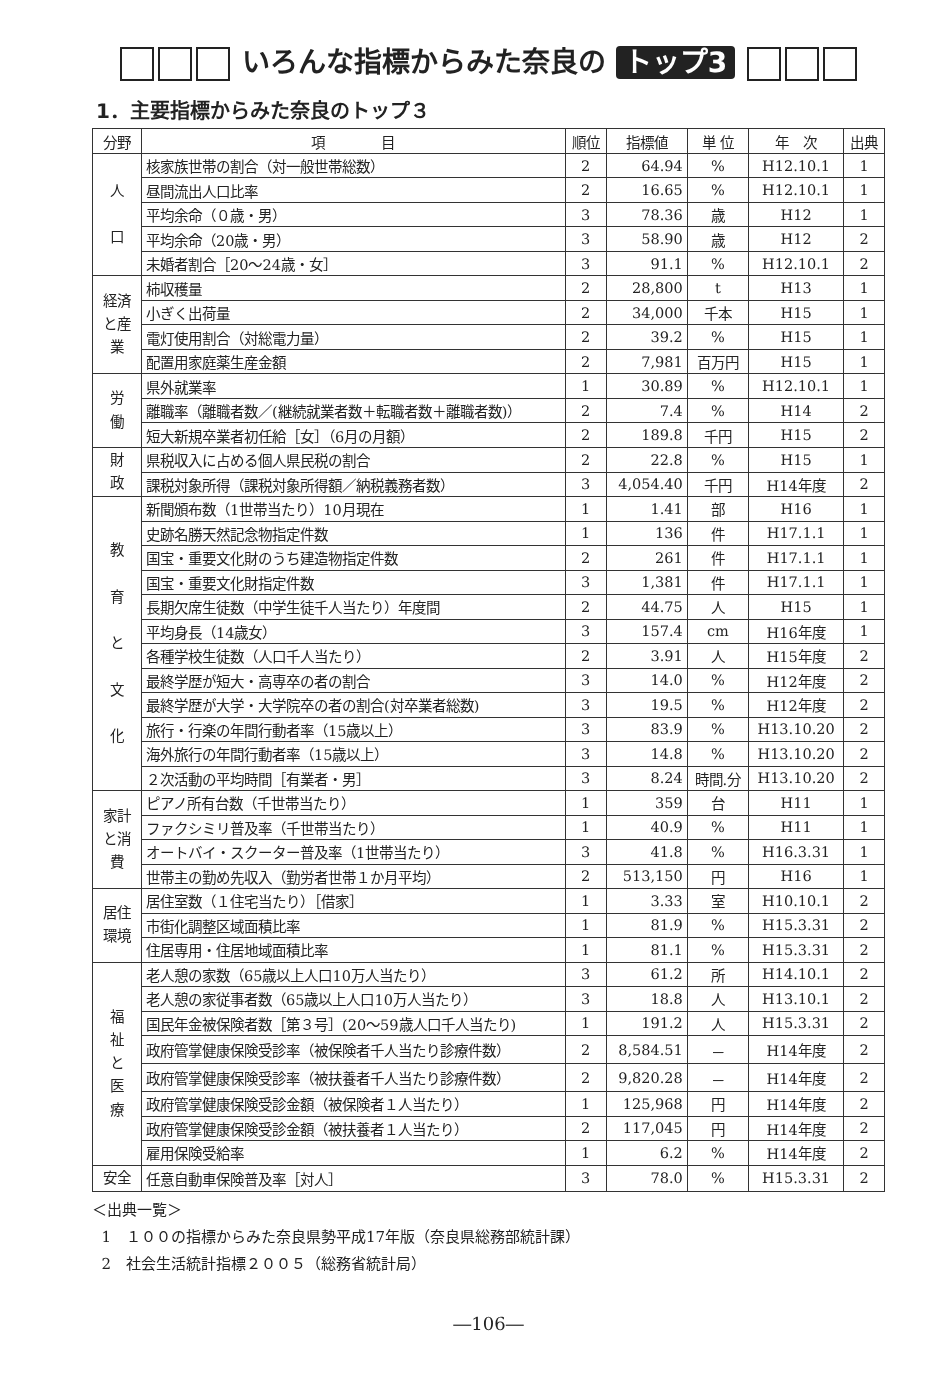いろんな指標からみた奈良の トップ3
1．主要指標からみた奈良のトップ３
| 分野 | 項 目 | 順位 | 指標値 | 単 位 | 年 次 | 出典 |
| --- | --- | --- | --- | --- | --- | --- |
| 人 口 | 核家族世帯の割合（対一般世帯総数） | 2 | 64.94 | % | H12.10.1 | 1 |
| | 昼間流出人口比率 | 2 | 16.65 | % | H12.10.1 | 1 |
| | 平均余命（０歳・男） | 3 | 78.36 | 歳 | H12 | 1 |
| | 平均余命（20歳・男） | 3 | 58.90 | 歳 | H12 | 2 |
| | 未婚者割合［20～24歳・女］ | 3 | 91.1 | % | H12.10.1 | 2 |
| 経済と産業 | 柿収穫量 | 2 | 28,800 | t | H13 | 1 |
| | 小ぎく出荷量 | 2 | 34,000 | 千本 | H15 | 1 |
| | 電灯使用割合（対総電力量） | 2 | 39.2 | % | H15 | 1 |
| | 配置用家庭薬生産金額 | 2 | 7,981 | 百万円 | H15 | 1 |
| 労 働 | 県外就業率 | 1 | 30.89 | % | H12.10.1 | 1 |
| | 離職率（離職者数／(継続就業者数＋転職者数＋離職者数)） | 2 | 7.4 | % | H14 | 2 |
| | 短大新規卒業者初任給［女］（6月の月額） | 2 | 189.8 | 千円 | H15 | 2 |
| 財 政 | 県税収入に占める個人県民税の割合 | 2 | 22.8 | % | H15 | 1 |
| | 課税対象所得（課税対象所得額／納税義務者数） | 3 | 4,054.40 | 千円 | H14年度 | 2 |
| 教 育 と 文 化 | 新聞頒布数（1世帯当たり）10月現在 | 1 | 1.41 | 部 | H16 | 1 |
| | 史跡名勝天然記念物指定件数 | 1 | 136 | 件 | H17.1.1 | 1 |
| | 国宝・重要文化財のうち建造物指定件数 | 2 | 261 | 件 | H17.1.1 | 1 |
| | 国宝・重要文化財指定件数 | 3 | 1,381 | 件 | H17.1.1 | 1 |
| | 長期欠席生徒数（中学生徒千人当たり）年度間 | 2 | 44.75 | 人 | H15 | 1 |
| | 平均身長（14歳女） | 3 | 157.4 | cm | H16年度 | 1 |
| | 各種学校生徒数（人口千人当たり） | 2 | 3.91 | 人 | H15年度 | 2 |
| | 最終学歴が短大・高専卒の者の割合 | 3 | 14.0 | % | H12年度 | 2 |
| | 最終学歴が大学・大学院卒の者の割合(対卒業者総数) | 3 | 19.5 | % | H12年度 | 2 |
| | 旅行・行楽の年間行動者率（15歳以上） | 3 | 83.9 | % | H13.10.20 | 2 |
| | 海外旅行の年間行動者率（15歳以上） | 3 | 14.8 | % | H13.10.20 | 2 |
| | ２次活動の平均時間［有業者・男］ | 3 | 8.24 | 時間.分 | H13.10.20 | 2 |
| 家計と消費 | ピアノ所有台数（千世帯当たり） | 1 | 359 | 台 | H11 | 1 |
| | ファクシミリ普及率（千世帯当たり） | 1 | 40.9 | % | H11 | 1 |
| | オートバイ・スクーター普及率（1世帯当たり） | 3 | 41.8 | % | H16.3.31 | 1 |
| | 世帯主の勤め先収入（勤労者世帯１か月平均） | 2 | 513,150 | 円 | H16 | 1 |
| 居住環境 | 居住室数（１住宅当たり）［借家］ | 1 | 3.33 | 室 | H10.10.1 | 2 |
| | 市街化調整区域面積比率 | 1 | 81.9 | % | H15.3.31 | 2 |
| | 住居専用・住居地域面積比率 | 1 | 81.1 | % | H15.3.31 | 2 |
| 福 祉 と 医 療 | 老人憩の家数（65歳以上人口10万人当たり） | 3 | 61.2 | 所 | H14.10.1 | 2 |
| | 老人憩の家従事者数（65歳以上人口10万人当たり） | 3 | 18.8 | 人 | H13.10.1 | 2 |
| | 国民年金被保険者数［第３号］(20～59歳人口千人当たり) | 1 | 191.2 | 人 | H15.3.31 | 2 |
| | 政府管掌健康保険受診率（被保険者千人当たり診療件数） | 2 | 8,584.51 | － | H14年度 | 2 |
| | 政府管掌健康保険受診率（被扶養者千人当たり診療件数） | 2 | 9,820.28 | － | H14年度 | 2 |
| | 政府管掌健康保険受診金額（被保険者１人当たり） | 1 | 125,968 | 円 | H14年度 | 2 |
| | 政府管掌健康保険受診金額（被扶養者１人当たり） | 2 | 117,045 | 円 | H14年度 | 2 |
| | 雇用保険受給率 | 1 | 6.2 | % | H14年度 | 2 |
| 安全 | 任意自動車保険普及率［対人］ | 3 | 78.0 | % | H15.3.31 | 2 |
＜出典一覧＞
1　１００の指標からみた奈良県勢平成17年版（奈良県総務部統計課）
2　社会生活統計指標２００５（総務省統計局）
―106―